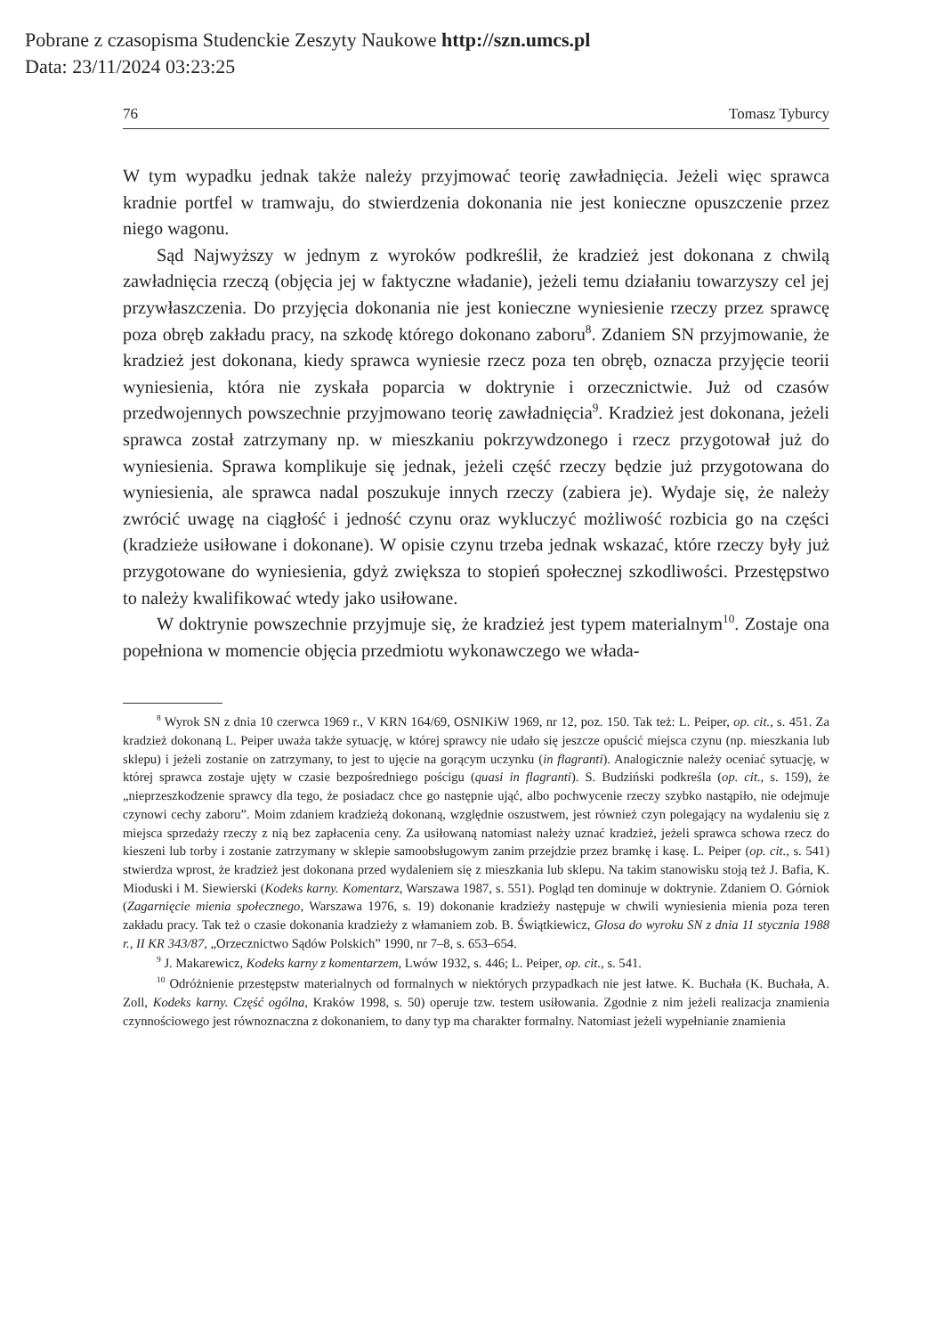Pobrane z czasopisma Studenckie Zeszyty Naukowe http://szn.umcs.pl
Data: 23/11/2024 03:23:25
76 Tomasz Tyburcy
W tym wypadku jednak także należy przyjmować teorię zawładnięcia. Jeżeli więc sprawca kradnie portfel w tramwaju, do stwierdzenia dokonania nie jest konieczne opuszczenie przez niego wagonu.
Sąd Najwyższy w jednym z wyroków podkreślił, że kradzież jest dokonana z chwilą zawładnięcia rzeczą (objęcia jej w faktyczne władanie), jeżeli temu działaniu towarzyszy cel jej przywłaszczenia. Do przyjęcia dokonania nie jest konieczne wyniesienie rzeczy przez sprawcę poza obręb zakładu pracy, na szkodę którego dokonano zaboru<sup>8</sup>. Zdaniem SN przyjmowanie, że kradzież jest dokonana, kiedy sprawca wyniesie rzecz poza ten obręb, oznacza przyjęcie teorii wyniesienia, która nie zyskała poparcia w doktrynie i orzecznictwie. Już od czasów przedwojennych powszechnie przyjmowano teorię zawładnięcia<sup>9</sup>. Kradzież jest dokonana, jeżeli sprawca został zatrzymany np. w mieszkaniu pokrzywdzonego i rzecz przygotował już do wyniesienia. Sprawa komplikuje się jednak, jeżeli część rzeczy będzie już przygotowana do wyniesienia, ale sprawca nadal poszukuje innych rzeczy (zabiera je). Wydaje się, że należy zwrócić uwagę na ciągłość i jedność czynu oraz wykluczyć możliwość rozbicia go na części (kradzieże usiłowane i dokonane). W opisie czynu trzeba jednak wskazać, które rzeczy były już przygotowane do wyniesienia, gdyż zwiększa to stopień społecznej szkodliwości. Przestępstwo to należy kwalifikować wtedy jako usiłowane.
W doktrynie powszechnie przyjmuje się, że kradzież jest typem materialnym<sup>10</sup>. Zostaje ona popełniona w momencie objęcia przedmiotu wykonawczego we włada-
<sup>8</sup> Wyrok SN z dnia 10 czerwca 1969 r., V KRN 164/69, OSNIKiW 1969, nr 12, poz. 150. Tak też: L. Peiper, op. cit., s. 451. Za kradzież dokonaną L. Peiper uważa także sytuację, w której sprawcy nie udało się jeszcze opuścić miejsca czynu (np. mieszkania lub sklepu) i jeżeli zostanie on zatrzymany, to jest to ujęcie na gorącym uczynku (in flagranti). Analogicznie należy oceniać sytuację, w której sprawca zostaje ujęty w czasie bezpośredniego pościgu (quasi in flagranti). S. Budziński podkreśla (op. cit., s. 159), że „nieprzeszkodzenie sprawcy dla tego, że posiadacz chce go następnie ująć, albo pochwycenie rzeczy szybko nastąpiło, nie odejmuje czynowi cechy zaboru”. Moim zdaniem kradzieżą dokonaną, względnie oszustwem, jest również czyn polegający na wydaleniu się z miejsca sprzedaży rzeczy z nią bez zapłacenia ceny. Za usiłowaną natomiast należy uznać kradzież, jeżeli sprawca schowa rzecz do kieszeni lub torby i zostanie zatrzymany w sklepie samoobsługowym zanim przejdzie przez bramkę i kasę. L. Peiper (op. cit., s. 541) stwierdza wprost, że kradzież jest dokonana przed wydaleniem się z mieszkania lub sklepu. Na takim stanowisku stoją też J. Bafia, K. Mioduski i M. Siewierski (Kodeks karny. Komentarz, Warszawa 1987, s. 551). Pogląd ten dominuje w doktrynie. Zdaniem O. Górniok (Zagarnięcie mienia społecznego, Warszawa 1976, s. 19) dokonanie kradzieży następuje w chwili wyniesienia mienia poza teren zakładu pracy. Tak też o czasie dokonania kradzieży z włamaniem zob. B. Świątkiewicz, Glosa do wyroku SN z dnia 11 stycznia 1988 r., II KR 343/87, „Orzecznictwo Sądów Polskich” 1990, nr 7–8, s. 653–654.
<sup>9</sup> J. Makarewicz, Kodeks karny z komentarzem, Lwów 1932, s. 446; L. Peiper, op. cit., s. 541.
<sup>10</sup> Odróżnienie przestępstw materialnych od formalnych w niektórych przypadkach nie jest łatwe. K. Buchała (K. Buchała, A. Zoll, Kodeks karny. Część ogólna, Kraków 1998, s. 50) operuje tzw. testem usiłowania. Zgodnie z nim jeżeli realizacja znamienia czynnościowego jest równoznaczna z dokonaniem, to dany typ ma charakter formalny. Natomiast jeżeli wypełnianie znamienia